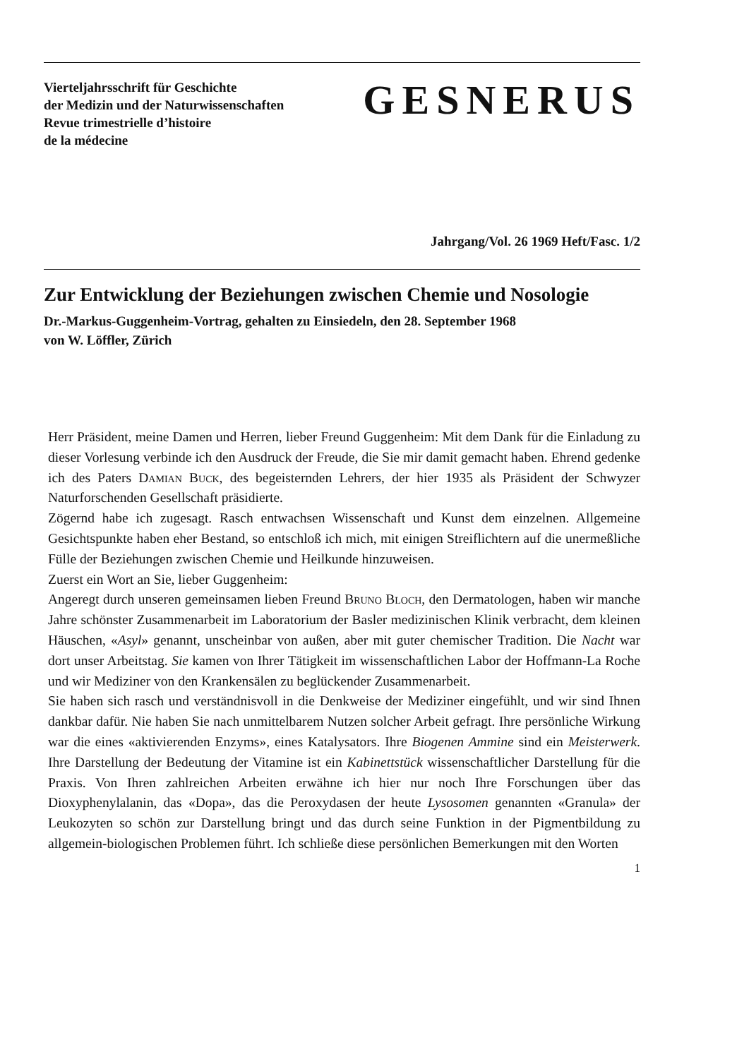Vierteljahrsschrift für Geschichte
der Medizin und der Naturwissenschaften
Revue trimestrielle d’histoire
de la médecine
GESNERUS
Jahrgang/Vol. 26 1969 Heft/Fasc. 1/2
Zur Entwicklung der Beziehungen zwischen Chemie und Nosologie
Dr.-Markus-Guggenheim-Vortrag, gehalten zu Einsiedeln, den 28. September 1968
von W. Löffler, Zürich
Herr Präsident, meine Damen und Herren, lieber Freund Guggenheim: Mit dem Dank für die Einladung zu dieser Vorlesung verbinde ich den Ausdruck der Freude, die Sie mir damit gemacht haben. Ehrend gedenke ich des Paters Damian Buck, des begeisternden Lehrers, der hier 1935 als Präsident der Schwyzer Naturforschenden Gesellschaft präsidierte.
Zögernd habe ich zugesagt. Rasch entwachsen Wissenschaft und Kunst dem einzelnen. Allgemeine Gesichtspunkte haben eher Bestand, so entschloß ich mich, mit einigen Streiflichtern auf die unermeßliche Fülle der Beziehungen zwischen Chemie und Heilkunde hinzuweisen.
Zuerst ein Wort an Sie, lieber Guggenheim:
Angeregt durch unseren gemeinsamen lieben Freund Bruno Bloch, den Dermatologen, haben wir manche Jahre schönster Zusammenarbeit im Laboratorium der Basler medizinischen Klinik verbracht, dem kleinen Häuschen, «Asyl» genannt, unscheinbar von außen, aber mit guter chemischer Tradition. Die Nacht war dort unser Arbeitstag. Sie kamen von Ihrer Tätigkeit im wissenschaftlichen Labor der Hoffmann-La Roche und wir Mediziner von den Krankensälen zu beglückender Zusammenarbeit.
Sie haben sich rasch und verständnisvoll in die Denkweise der Mediziner eingefühlt, und wir sind Ihnen dankbar dafür. Nie haben Sie nach unmittelbarem Nutzen solcher Arbeit gefragt. Ihre persönliche Wirkung war die eines «aktivierenden Enzyms», eines Katalysators. Ihre Biogenen Ammine sind ein Meisterwerk. Ihre Darstellung der Bedeutung der Vitamine ist ein Kabinettstück wissenschaftlicher Darstellung für die Praxis. Von Ihren zahlreichen Arbeiten erwähne ich hier nur noch Ihre Forschungen über das Dioxyphenylalanin, das «Dopa», das die Peroxydasen der heute Lysosomen genannten «Granula» der Leukozyten so schön zur Darstellung bringt und das durch seine Funktion in der Pigmentbildung zu allgemein-biologischen Problemen führt. Ich schließe diese persönlichen Bemerkungen mit den Worten
1